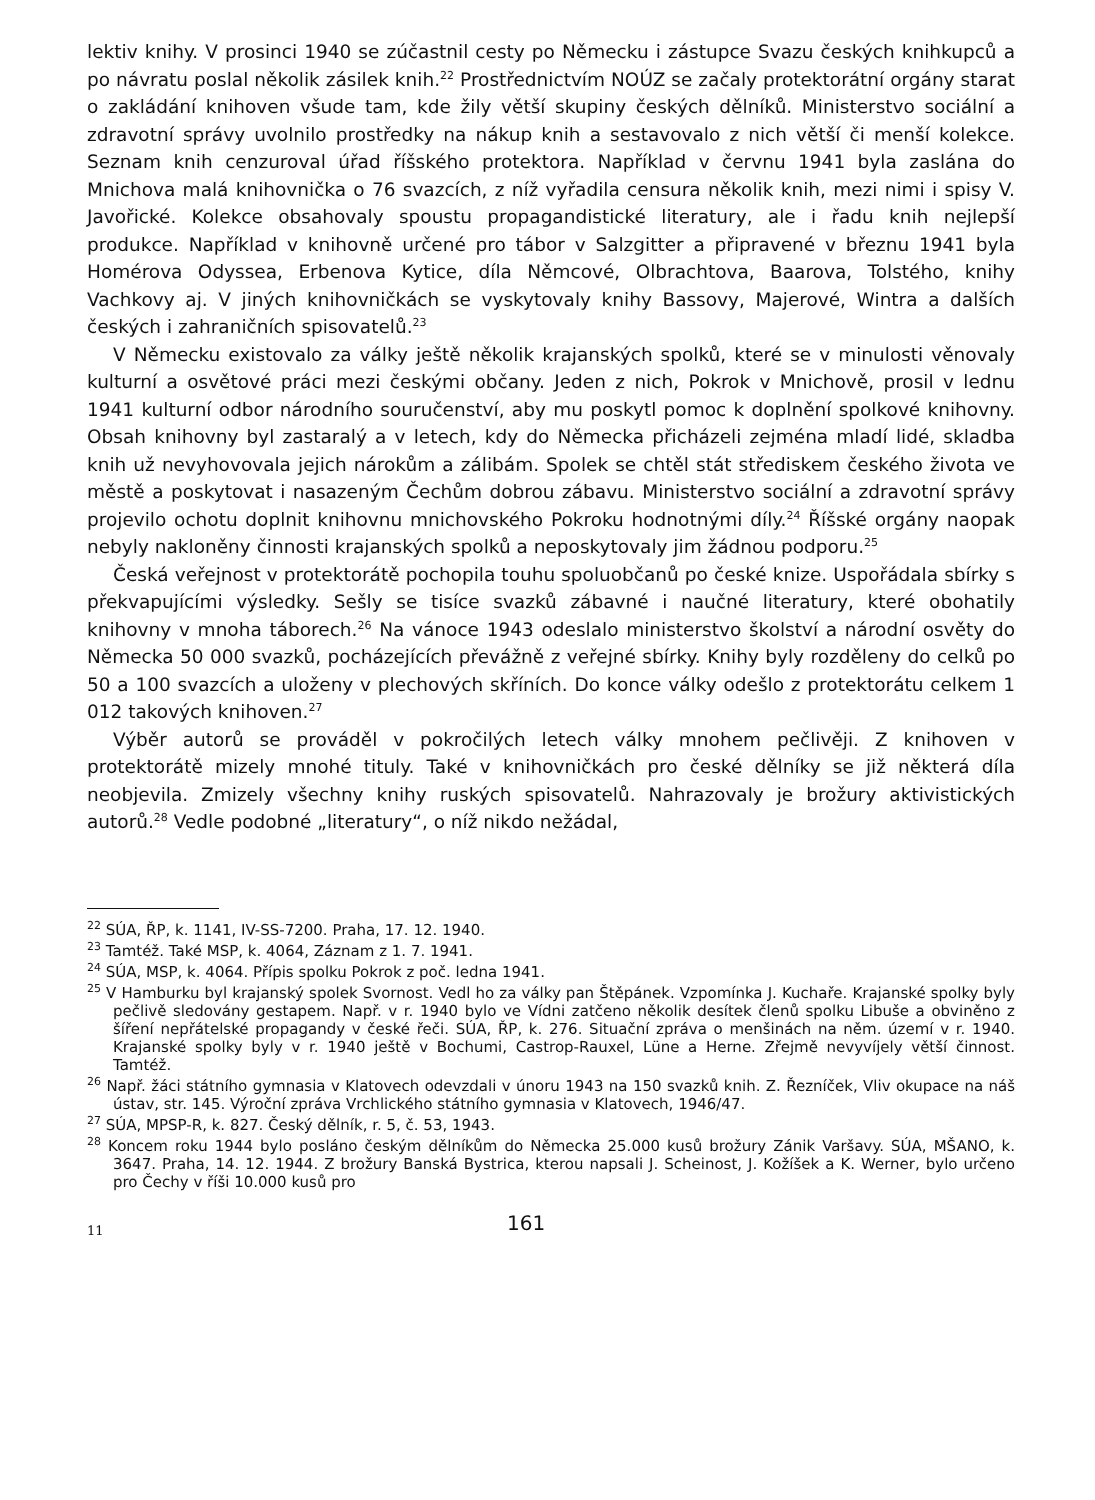lektiv knihy. V prosinci 1940 se zúčastnil cesty po Německu i zástupce Svazu českých knihkupců a po návratu poslal několik zásilek knih.<sup>22</sup> Prostřednictvím NOÚZ se začaly protektorátní orgány starat o zakládání knihoven všude tam, kde žily větší skupiny českých dělníků. Ministerstvo sociální a zdravotní správy uvolnilo prostředky na nákup knih a sestavovalo z nich větší či menší kolekce. Seznam knih cenzuroval úřad říšského protektora. Například v červnu 1941 byla zaslána do Mnichova malá knihovnička o 76 svazcích, z níž vyřadila censura několik knih, mezi nimi i spisy V. Javořické. Kolekce obsahovaly spoustu propagandistické literatury, ale i řadu knih nejlepší produkce. Například v knihovně určené pro tábor v Salzgitter a připravené v březnu 1941 byla Homérova Odyssea, Erbenova Kytice, díla Němcové, Olbrachtova, Baarova, Tolstého, knihy Vachkovy aj. V jiných knihovničkách se vyskytovaly knihy Bassovy, Majerové, Wintra a dalších českých i zahraničních spisovatelů.<sup>23</sup>
V Německu existovalo za války ještě několik krajanských spolků, které se v minulosti věnovaly kulturní a osvětové práci mezi českými občany. Jeden z nich, Pokrok v Mnichově, prosil v lednu 1941 kulturní odbor národního souručenství, aby mu poskytl pomoc k doplnění spolkové knihovny. Obsah knihovny byl zastaralý a v letech, kdy do Německa přicházeli zejména mladí lidé, skladba knih už nevyhovovala jejich nárokům a zálibám. Spolek se chtěl stát střediskem českého života ve městě a poskytovat i nasazeným Čechům dobrou zábavu. Ministerstvo sociální a zdravotní správy projevilo ochotu doplnit knihovnu mnichovského Pokroku hodnotnými díly.<sup>24</sup> Říšské orgány naopak nebyly nakloněny činnosti krajanských spolků a neposkytovaly jim žádnou podporu.<sup>25</sup>
Česká veřejnost v protektorátě pochopila touhu spoluobčanů po české knize. Uspořádala sbírky s překvapujícími výsledky. Sešly se tisíce svazků zábavné i naučné literatury, které obohatily knihovny v mnoha táborech.<sup>26</sup> Na vánoce 1943 odeslalo ministerstvo školství a národní osvěty do Německa 50 000 svazků, pocházejících převážně z veřejné sbírky. Knihy byly rozděleny do celků po 50 a 100 svazcích a uloženy v plechových skříních. Do konce války odešlo z protektorátu celkem 1 012 takových knihoven.<sup>27</sup>
Výběr autorů se prováděl v pokročilých letech války mnohem pečlivěji. Z knihoven v protektorátě mizely mnohé tituly. Také v knihovničkách pro české dělníky se již některá díla neobjevila. Zmizely všechny knihy ruských spisovatelů. Nahrazovaly je brožury aktivistických autorů.<sup>28</sup> Vedle podobné „literatury“, o níž nikdo nežádal,
<sup>22</sup> SÚA, ŘP, k. 1141, IV-SS-7200. Praha, 17. 12. 1940.
<sup>23</sup> Tamtéž. Také MSP, k. 4064, Záznam z 1. 7. 1941.
<sup>24</sup> SÚA, MSP, k. 4064. Přípis spolku Pokrok z poč. ledna 1941.
<sup>25</sup> V Hamburku byl krajanský spolek Svornost. Vedl ho za války pan Štěpánek. Vzpomínka J. Kuchaře. Krajanské spolky byly pečlivě sledovány gestapem. Např. v r. 1940 bylo ve Vídni zatčeno několik desítek členů spolku Libuše a obviněno z šíření nepřátelské propagandy v české řeči. SÚA, ŘP, k. 276. Situační zpráva o menšinách na něm. území v r. 1940. Krajanské spolky byly v r. 1940 ještě v Bochumi, Castrop-Rauxel, Lüne a Herne. Zřejmě nevyvíjely větší činnost. Tamtéž.
<sup>26</sup> Např. žáci státního gymnasia v Klatovech odevzdali v únoru 1943 na 150 svazků knih. Z. Řezníček, Vliv okupace na náš ústav, str. 145. Výroční zpráva Vrchlického státního gymnasia v Klatovech, 1946/47.
<sup>27</sup> SÚA, MPSP-R, k. 827. Český dělník, r. 5, č. 53, 1943.
<sup>28</sup> Koncem roku 1944 bylo posláno českým dělníkům do Německa 25.000 kusů brožury Zánik Varšavy. SÚA, MŠANO, k. 3647. Praha, 14. 12. 1944. Z brožury Banská Bystrica, kterou napsali J. Scheinost, J. Kožíšek a K. Werner, bylo určeno pro Čechy v říši 10.000 kusů pro
11 161